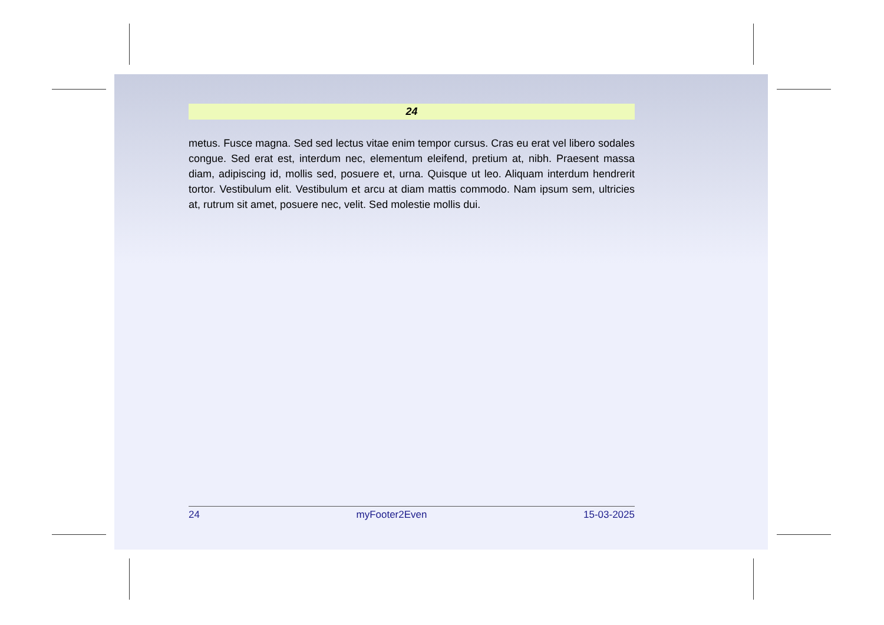24
metus. Fusce magna. Sed sed lectus vitae enim tempor cursus. Cras eu erat vel libero sodales congue. Sed erat est, interdum nec, elementum eleifend, pretium at, nibh. Praesent massa diam, adipiscing id, mollis sed, posuere et, urna. Quisque ut leo. Aliquam interdum hendrerit tortor. Vestibulum elit. Vestibulum et arcu at diam mattis commodo. Nam ipsum sem, ultricies at, rutrum sit amet, posuere nec, velit. Sed molestie mollis dui.
24 myFooter2Even 15-03-2025